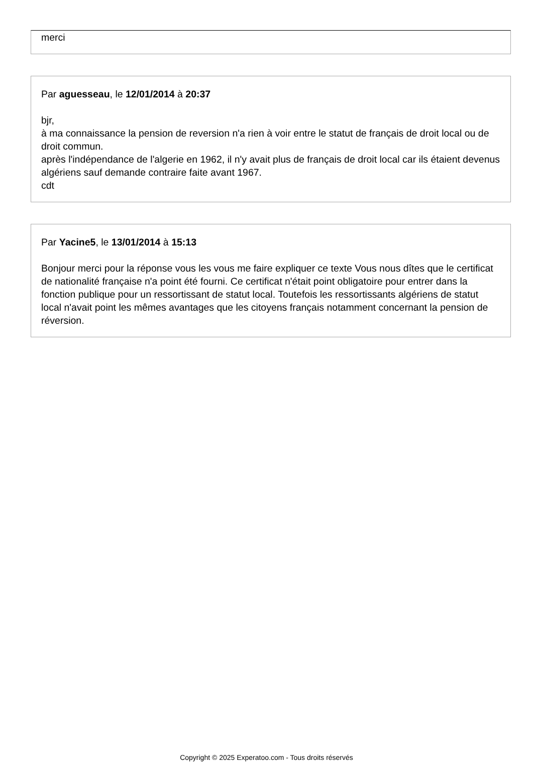merci
Par aguesseau, le 12/01/2014 à 20:37
bjr,
à ma connaissance la pension de reversion n'a rien à voir entre le statut de français de droit local ou de droit commun.
après l'indépendance de l'algerie en 1962, il n'y avait plus de français de droit local car ils étaient devenus algériens sauf demande contraire faite avant 1967.
cdt
Par Yacine5, le 13/01/2014 à 15:13
Bonjour merci pour la réponse vous les vous me faire expliquer ce texte Vous nous dîtes que le certificat de nationalité française n'a point été fourni. Ce certificat n'était point obligatoire pour entrer dans la fonction publique pour un ressortissant de statut local. Toutefois les ressortissants algériens de statut local n'avait point les mêmes avantages que les citoyens français notamment concernant la pension de réversion.
Copyright © 2025 Experatoo.com - Tous droits réservés